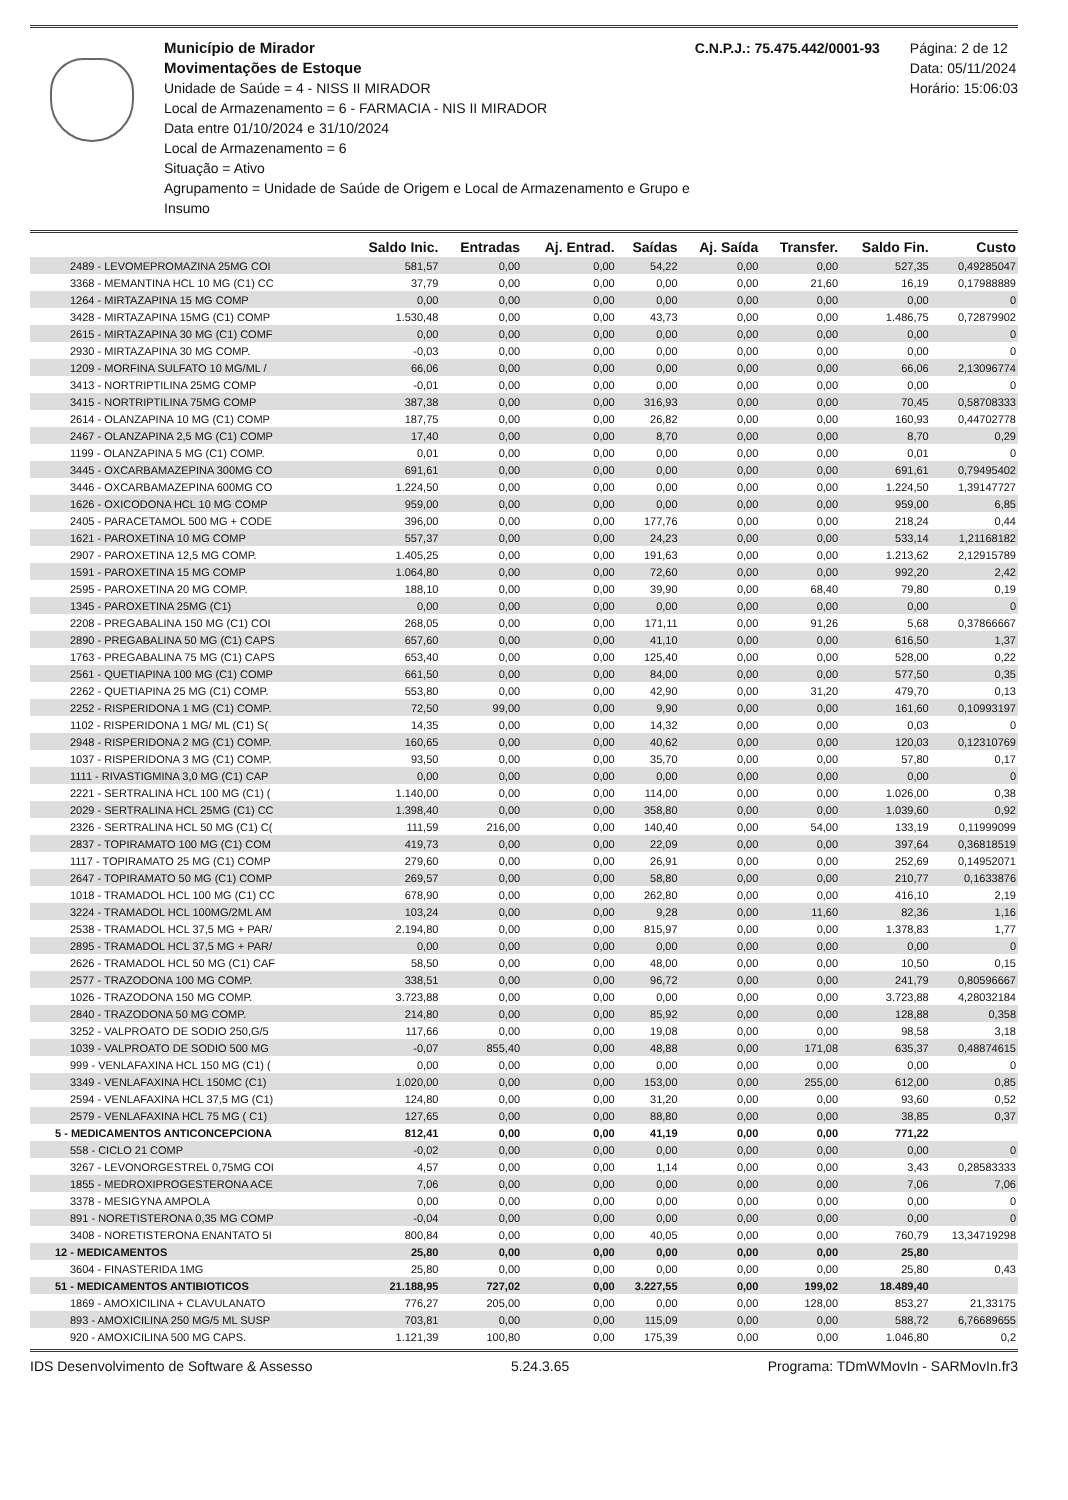Município de Mirador
Movimentações de Estoque
Unidade de Saúde = 4 - NISS II MIRADOR
Local de Armazenamento = 6 - FARMACIA - NIS II MIRADOR
Data entre 01/10/2024 e 31/10/2024
Local de Armazenamento = 6
Situação = Ativo
Agrupamento = Unidade de Saúde de Origem e Local de Armazenamento e Grupo e Insumo
C.N.P.J.: 75.475.442/0001-93 Página: 2 de 12
Data: 05/11/2024
Horário: 15:06:03
| | Saldo Inic. | Entradas | Aj. Entrad. | Saídas | Aj. Saída | Transfer. | Saldo Fin. | Custo |
| --- | --- | --- | --- | --- | --- | --- | --- | --- |
| 2489 - LEVOMEPROMAZINA 25MG COI | 581,57 | 0,00 | 0,00 | 54,22 | 0,00 | 0,00 | 527,35 | 0,49285047 |
| 3368 - MEMANTINA HCL 10 MG (C1) CC | 37,79 | 0,00 | 0,00 | 0,00 | 0,00 | 21,60 | 16,19 | 0,17988889 |
| 1264 - MIRTAZAPINA 15 MG COMP | 0,00 | 0,00 | 0,00 | 0,00 | 0,00 | 0,00 | 0,00 | 0 |
| 3428 - MIRTAZAPINA 15MG (C1) COMP | 1.530,48 | 0,00 | 0,00 | 43,73 | 0,00 | 0,00 | 1.486,75 | 0,72879902 |
| 2615 - MIRTAZAPINA 30 MG (C1) COMF | 0,00 | 0,00 | 0,00 | 0,00 | 0,00 | 0,00 | 0,00 | 0 |
| 2930 - MIRTAZAPINA 30 MG COMP. | -0,03 | 0,00 | 0,00 | 0,00 | 0,00 | 0,00 | 0,00 | 0 |
| 1209 - MORFINA SULFATO 10 MG/ML / | 66,06 | 0,00 | 0,00 | 0,00 | 0,00 | 0,00 | 66,06 | 2,13096774 |
| 3413 - NORTRIPTILINA 25MG COMP | -0,01 | 0,00 | 0,00 | 0,00 | 0,00 | 0,00 | 0,00 | 0 |
| 3415 - NORTRIPTILINA 75MG COMP | 387,38 | 0,00 | 0,00 | 316,93 | 0,00 | 0,00 | 70,45 | 0,58708333 |
| 2614 - OLANZAPINA 10 MG (C1) COMP | 187,75 | 0,00 | 0,00 | 26,82 | 0,00 | 0,00 | 160,93 | 0,44702778 |
| 2467 - OLANZAPINA 2,5 MG (C1) COMP | 17,40 | 0,00 | 0,00 | 8,70 | 0,00 | 0,00 | 8,70 | 0,29 |
| 1199 - OLANZAPINA 5 MG (C1) COMP. | 0,01 | 0,00 | 0,00 | 0,00 | 0,00 | 0,00 | 0,01 | 0 |
| 3445 - OXCARBAMAZEPINA 300MG CO | 691,61 | 0,00 | 0,00 | 0,00 | 0,00 | 0,00 | 691,61 | 0,79495402 |
| 3446 - OXCARBAMAZEPINA 600MG CO | 1.224,50 | 0,00 | 0,00 | 0,00 | 0,00 | 0,00 | 1.224,50 | 1,39147727 |
| 1626 - OXICODONA HCL 10 MG COMP | 959,00 | 0,00 | 0,00 | 0,00 | 0,00 | 0,00 | 959,00 | 6,85 |
| 2405 - PARACETAMOL 500 MG + CODE | 396,00 | 0,00 | 0,00 | 177,76 | 0,00 | 0,00 | 218,24 | 0,44 |
| 1621 - PAROXETINA 10 MG COMP | 557,37 | 0,00 | 0,00 | 24,23 | 0,00 | 0,00 | 533,14 | 1,21168182 |
| 2907 - PAROXETINA 12,5 MG COMP. | 1.405,25 | 0,00 | 0,00 | 191,63 | 0,00 | 0,00 | 1.213,62 | 2,12915789 |
| 1591 - PAROXETINA 15 MG COMP | 1.064,80 | 0,00 | 0,00 | 72,60 | 0,00 | 0,00 | 992,20 | 2,42 |
| 2595 - PAROXETINA 20 MG COMP. | 188,10 | 0,00 | 0,00 | 39,90 | 0,00 | 68,40 | 79,80 | 0,19 |
| 1345 - PAROXETINA 25MG (C1) | 0,00 | 0,00 | 0,00 | 0,00 | 0,00 | 0,00 | 0,00 | 0 |
| 2208 - PREGABALINA 150 MG (C1) COI | 268,05 | 0,00 | 0,00 | 171,11 | 0,00 | 91,26 | 5,68 | 0,37866667 |
| 2890 - PREGABALINA 50 MG (C1) CAPS | 657,60 | 0,00 | 0,00 | 41,10 | 0,00 | 0,00 | 616,50 | 1,37 |
| 1763 - PREGABALINA 75 MG (C1) CAPS | 653,40 | 0,00 | 0,00 | 125,40 | 0,00 | 0,00 | 528,00 | 0,22 |
| 2561 - QUETIAPINA 100 MG (C1) COMP | 661,50 | 0,00 | 0,00 | 84,00 | 0,00 | 0,00 | 577,50 | 0,35 |
| 2262 - QUETIAPINA 25 MG (C1) COMP. | 553,80 | 0,00 | 0,00 | 42,90 | 0,00 | 31,20 | 479,70 | 0,13 |
| 2252 - RISPERIDONA 1 MG (C1) COMP. | 72,50 | 99,00 | 0,00 | 9,90 | 0,00 | 0,00 | 161,60 | 0,10993197 |
| 1102 - RISPERIDONA 1 MG/ ML (C1) S( | 14,35 | 0,00 | 0,00 | 14,32 | 0,00 | 0,00 | 0,03 | 0 |
| 2948 - RISPERIDONA 2 MG (C1) COMP. | 160,65 | 0,00 | 0,00 | 40,62 | 0,00 | 0,00 | 120,03 | 0,12310769 |
| 1037 - RISPERIDONA 3 MG (C1) COMP. | 93,50 | 0,00 | 0,00 | 35,70 | 0,00 | 0,00 | 57,80 | 0,17 |
| 1111 - RIVASTIGMINA 3,0 MG (C1) CAP | 0,00 | 0,00 | 0,00 | 0,00 | 0,00 | 0,00 | 0,00 | 0 |
| 2221 - SERTRALINA HCL 100 MG (C1) ( | 1.140,00 | 0,00 | 0,00 | 114,00 | 0,00 | 0,00 | 1.026,00 | 0,38 |
| 2029 - SERTRALINA HCL 25MG (C1) CC | 1.398,40 | 0,00 | 0,00 | 358,80 | 0,00 | 0,00 | 1.039,60 | 0,92 |
| 2326 - SERTRALINA HCL 50 MG (C1) C( | 111,59 | 216,00 | 0,00 | 140,40 | 0,00 | 54,00 | 133,19 | 0,11999099 |
| 2837 - TOPIRAMATO 100 MG (C1) COM | 419,73 | 0,00 | 0,00 | 22,09 | 0,00 | 0,00 | 397,64 | 0,36818519 |
| 1117 - TOPIRAMATO 25 MG (C1) COMP | 279,60 | 0,00 | 0,00 | 26,91 | 0,00 | 0,00 | 252,69 | 0,14952071 |
| 2647 - TOPIRAMATO 50 MG (C1) COMP | 269,57 | 0,00 | 0,00 | 58,80 | 0,00 | 0,00 | 210,77 | 0,1633876 |
| 1018 - TRAMADOL HCL 100 MG (C1) CC | 678,90 | 0,00 | 0,00 | 262,80 | 0,00 | 0,00 | 416,10 | 2,19 |
| 3224 - TRAMADOL HCL 100MG/2ML AM | 103,24 | 0,00 | 0,00 | 9,28 | 0,00 | 11,60 | 82,36 | 1,16 |
| 2538 - TRAMADOL HCL 37,5 MG + PAR/ | 2.194,80 | 0,00 | 0,00 | 815,97 | 0,00 | 0,00 | 1.378,83 | 1,77 |
| 2895 - TRAMADOL HCL 37,5 MG + PAR/ | 0,00 | 0,00 | 0,00 | 0,00 | 0,00 | 0,00 | 0,00 | 0 |
| 2626 - TRAMADOL HCL 50 MG (C1) CAF | 58,50 | 0,00 | 0,00 | 48,00 | 0,00 | 0,00 | 10,50 | 0,15 |
| 2577 - TRAZODONA 100 MG COMP. | 338,51 | 0,00 | 0,00 | 96,72 | 0,00 | 0,00 | 241,79 | 0,80596667 |
| 1026 - TRAZODONA 150 MG COMP. | 3.723,88 | 0,00 | 0,00 | 0,00 | 0,00 | 0,00 | 3.723,88 | 4,28032184 |
| 2840 - TRAZODONA 50 MG COMP. | 214,80 | 0,00 | 0,00 | 85,92 | 0,00 | 0,00 | 128,88 | 0,358 |
| 3252 - VALPROATO DE SODIO 250,G/5 | 117,66 | 0,00 | 0,00 | 19,08 | 0,00 | 0,00 | 98,58 | 3,18 |
| 1039 - VALPROATO DE SODIO 500 MG | -0,07 | 855,40 | 0,00 | 48,88 | 0,00 | 171,08 | 635,37 | 0,48874615 |
| 999 - VENLAFAXINA HCL 150 MG (C1) ( | 0,00 | 0,00 | 0,00 | 0,00 | 0,00 | 0,00 | 0,00 | 0 |
| 3349 - VENLAFAXINA HCL 150MC (C1) | 1.020,00 | 0,00 | 0,00 | 153,00 | 0,00 | 255,00 | 612,00 | 0,85 |
| 2594 - VENLAFAXINA HCL 37,5 MG (C1) | 124,80 | 0,00 | 0,00 | 31,20 | 0,00 | 0,00 | 93,60 | 0,52 |
| 2579 - VENLAFAXINA HCL 75 MG ( C1) | 127,65 | 0,00 | 0,00 | 88,80 | 0,00 | 0,00 | 38,85 | 0,37 |
| 5 - MEDICAMENTOS ANTICONCEPCIONA | 812,41 | 0,00 | 0,00 | 41,19 | 0,00 | 0,00 | 771,22 | |
| 558 - CICLO 21 COMP | -0,02 | 0,00 | 0,00 | 0,00 | 0,00 | 0,00 | 0,00 | 0 |
| 3267 - LEVONORGESTREL 0,75MG COI | 4,57 | 0,00 | 0,00 | 1,14 | 0,00 | 0,00 | 3,43 | 0,28583333 |
| 1855 - MEDROXIPROGESTERONA ACE | 7,06 | 0,00 | 0,00 | 0,00 | 0,00 | 0,00 | 7,06 | 7,06 |
| 3378 - MESIGYNA AMPOLA | 0,00 | 0,00 | 0,00 | 0,00 | 0,00 | 0,00 | 0,00 | 0 |
| 891 - NORETISTERONA 0,35 MG COMP | -0,04 | 0,00 | 0,00 | 0,00 | 0,00 | 0,00 | 0,00 | 0 |
| 3408 - NORETISTERONA ENANTATO 5I | 800,84 | 0,00 | 0,00 | 40,05 | 0,00 | 0,00 | 760,79 | 13,34719298 |
| 12 - MEDICAMENTOS | 25,80 | 0,00 | 0,00 | 0,00 | 0,00 | 0,00 | 25,80 | |
| 3604 - FINASTERIDA 1MG | 25,80 | 0,00 | 0,00 | 0,00 | 0,00 | 0,00 | 25,80 | 0,43 |
| 51 - MEDICAMENTOS ANTIBIOTICOS | 21.188,95 | 727,02 | 0,00 | 3.227,55 | 0,00 | 199,02 | 18.489,40 | |
| 1869 - AMOXICILINA + CLAVULANATO | 776,27 | 205,00 | 0,00 | 0,00 | 0,00 | 128,00 | 853,27 | 21,33175 |
| 893 - AMOXICILINA 250 MG/5 ML SUSP | 703,81 | 0,00 | 0,00 | 115,09 | 0,00 | 0,00 | 588,72 | 6,76689655 |
| 920 - AMOXICILINA 500 MG CAPS. | 1.121,39 | 100,80 | 0,00 | 175,39 | 0,00 | 0,00 | 1.046,80 | 0,2 |
IDS Desenvolvimento de Software & Assesso 5.24.3.65 Programa: TDmWMovIn - SARMovIn.fr3